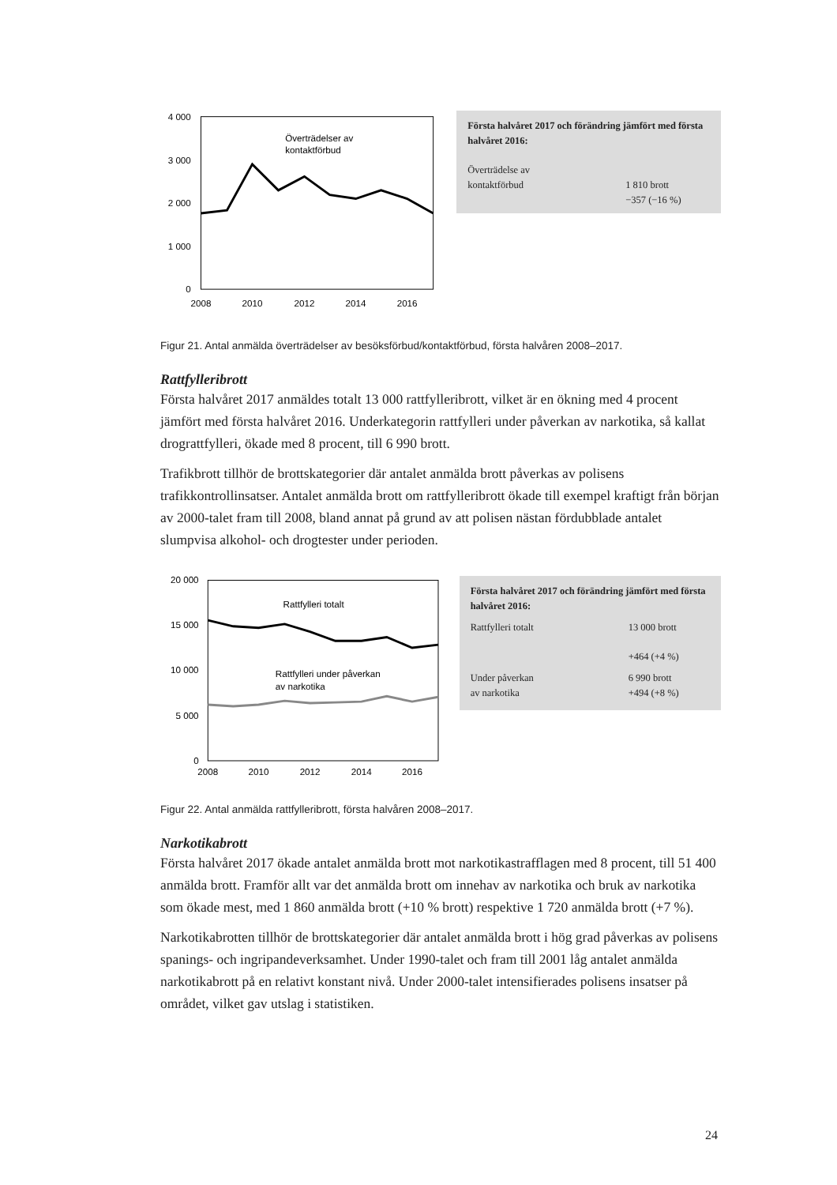4 000
3 000
2 000
1 000
0
Överträdelser av
kontaktförbud
2008
2010
2012
2014
2016
Första halvåret 2017 och förändring jämfört med första halvåret 2016:
Överträdelse av
kontaktförbud
1 810 brott
−357 (−16 %)
Figur 21. Antal anmälda överträdelser av besöksförbud/kontaktförbud, första halvåren 2008–2017.
Rattfylleribrott
Första halvåret 2017 anmäldes totalt 13 000 rattfylleribrott, vilket är en ökning med 4 procent jämfört med första halvåret 2016. Underkategorin rattfylleri under påverkan av narkotika, så kallat drograttfylleri, ökade med 8 procent, till 6 990 brott.
Trafikbrott tillhör de brottskategorier där antalet anmälda brott påverkas av polisens trafikkontrollinsatser. Antalet anmälda brott om rattfylleribrott ökade till exempel kraftigt från början av 2000-talet fram till 2008, bland annat på grund av att polisen nästan fördubblade antalet slumpvisa alkohol- och drogtester under perioden.
20 000
15 000
10 000
5 000
0
Rattfylleri totalt
Rattfylleri under påverkan
av narkotika
2008
2010
2012
2014
2016
Första halvåret 2017 och förändring jämfört med första halvåret 2016:
Rattfylleri totalt 13 000 brott
+464 (+4 %)
Under påverkan
av narkotika
6 990 brott
+494 (+8 %)
Figur 22. Antal anmälda rattfylleribrott, första halvåren 2008–2017.
Narkotikabrott
Första halvåret 2017 ökade antalet anmälda brott mot narkotikastrafflagen med 8 procent, till 51 400 anmälda brott. Framför allt var det anmälda brott om innehav av narkotika och bruk av narkotika som ökade mest, med 1 860 anmälda brott (+10 % brott) respektive 1 720 anmälda brott (+7 %).
Narkotikabrotten tillhör de brottskategorier där antalet anmälda brott i hög grad påverkas av polisens spanings- och ingripandeverksamhet. Under 1990-talet och fram till 2001 låg antalet anmälda narkotikabrott på en relativt konstant nivå. Under 2000-talet intensifierades polisens insatser på området, vilket gav utslag i statistiken.
24